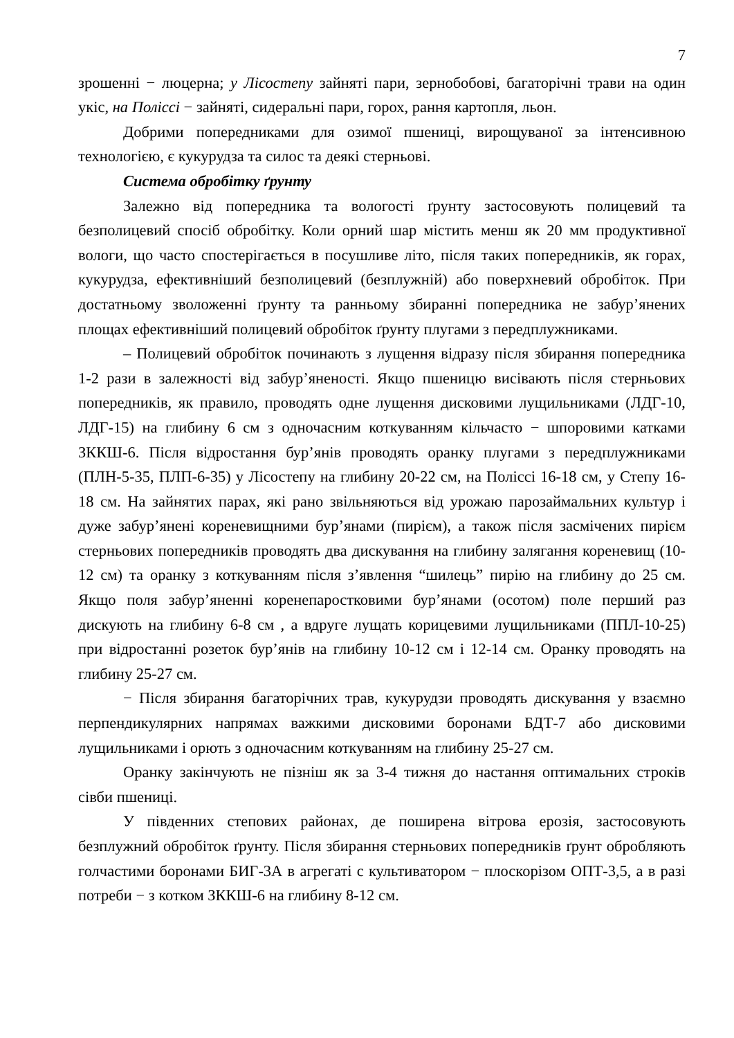7
зрошенні − люцерна; у Лісостепу зайняті пари, зернобобові, багаторічні трави на один укіс, на Поліссі − зайняті, сидеральні пари, горох, рання картопля, льон.
Добрими попередниками для озимої пшениці, вирощуваної за інтенсивною технологією, є кукурудза та силос та деякі стерньові.
Система обробітку ґрунту
Залежно від попередника та вологості ґрунту застосовують полицевий та безполицевий спосіб обробітку. Коли орний шар містить менш як 20 мм продуктивної вологи, що часто спостерігається в посушливе літо, після таких попередників, як горах, кукурудза, ефективніший безполицевий (безплужній) або поверхневий обробіток. При достатньому зволоженні ґрунту та ранньому збиранні попередника не забур’янених площах ефективніший полицевий обробіток ґрунту плугами з передплужниками.
– Полицевий обробіток починають з лущення відразу після збирання попередника 1-2 рази в залежності від забур’яненості. Якщо пшеницю висівають після стерньових попередників, як правило, проводять одне лущення дисковими лущильниками (ЛДГ-10, ЛДГ-15) на глибину 6 см з одночасним коткуванням кільчасто − шпоровими катками ЗККШ-6. Після відростання бур’янів проводять оранку плугами з передплужниками (ПЛН-5-35, ПЛП-6-35) у Лісостепу на глибину 20-22 см, на Поліссі 16-18 см, у Степу 16-18 см. На зайнятих парах, які рано звільняються від урожаю парозаймальних культур і дуже забур’янені кореневищними бур’янами (пирієм), а також після засмічених пирієм стерньових попередників проводять два дискування на глибину залягання кореневищ (10-12 см) та оранку з коткуванням після з’явлення “шилець” пирію на глибину до 25 см. Якщо поля забур’яненні коренепаростковими бур’янами (осотом) поле перший раз дискують на глибину 6-8 см , а вдруге лущать корицевими лущильниками (ППЛ-10-25) при відростанні розеток бур’янів на глибину 10-12 см і 12-14 см. Оранку проводять на глибину 25-27 см.
− Після збирання багаторічних трав, кукурудзи проводять дискування у взаємно перпендикулярних напрямах важкими дисковими боронами БДТ-7 або дисковими лущильниками і орють з одночасним коткуванням на глибину 25-27 см.
Оранку закінчують не пізніш як за 3-4 тижня до настання оптимальних строків сівби пшениці.
У південних степових районах, де поширена вітрова ерозія, застосовують безплужний обробіток ґрунту. Після збирання стерньових попередників ґрунт обробляють голчастими боронами БИГ-3А в агрегаті с культиватором − плоскорізом ОПТ-3,5, а в разі потреби − з котком ЗККШ-6 на глибину 8-12 см.